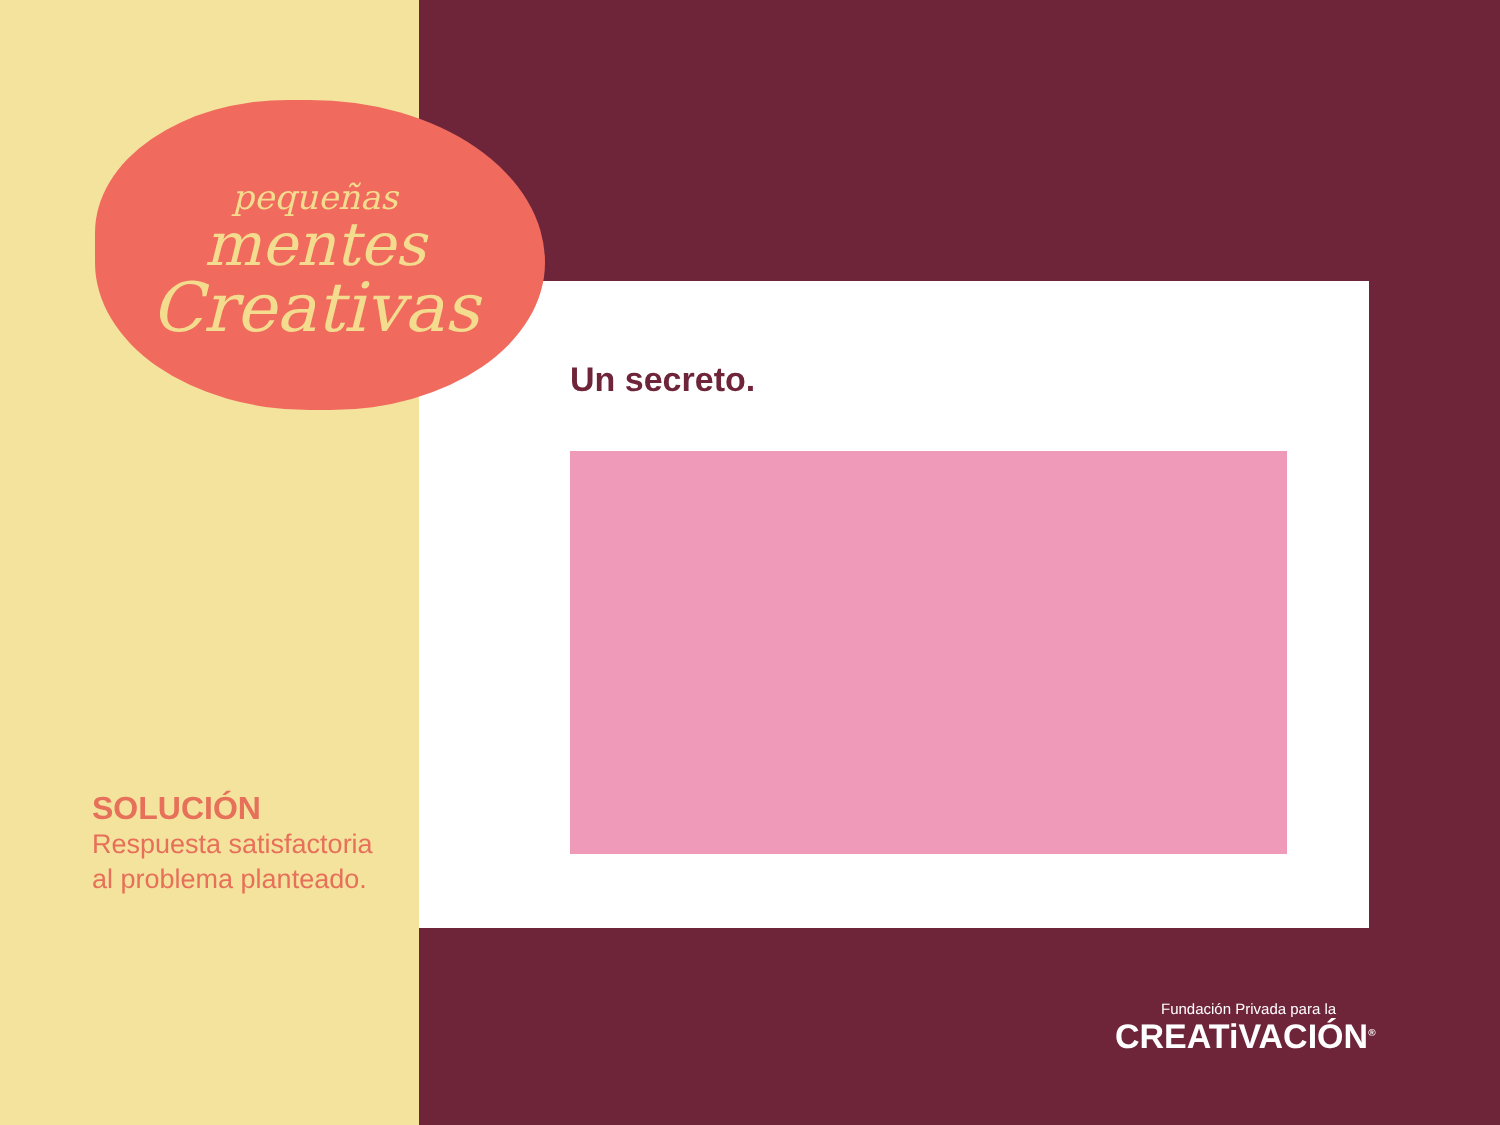pequeñas
mentes
Creativas
Un secreto.
SOLUCIÓN
Respuesta satisfactoria
al problema planteado.
Fundación Privada para la
CREATiVACIÓN<sup>®</sup>